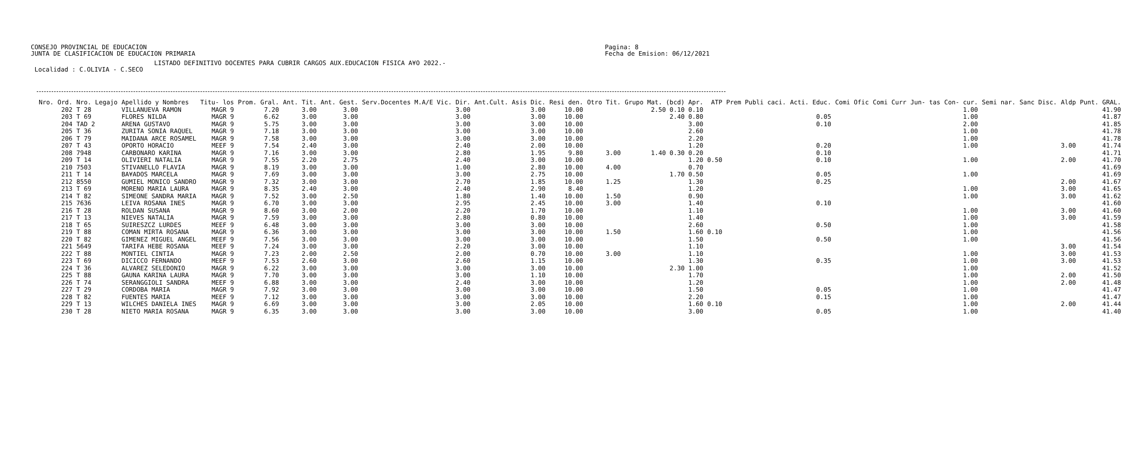CONSEJO PROVINCIAL DE EDUCACION
JUNTA DE CLASIFICACION DE EDUCACION PRIMARIA
Pagina: 8
Fecha de Emision: 06/12/2021
LISTADO DEFINITIVO DOCENTES PARA CUBRIR CARGOS AUX.EDUCACION FISICA A¥O 2022.- Localidad : C.OLIVIA - C.SECO
| Nro. Ord. | Nro. Legajo | Apellido y Nombres | Titu- los | Prom. Gral. | Ant. Tit. | Ant. Gest. | Serv.Docentes M.A/E Vic. Dir. | Ant.Cult. Asis Dic. | Resi den. | Otro Tit. | Grupo Mat. (bcd) Apr. | ATP | Prem Publi caci. | Acti. Educ. | Comi Ofic | Comi Curr | Jun- tas | Con- cur. | Semi nar. | Sanc Disc. | Aldp | Punt. GRAL. |
| --- | --- | --- | --- | --- | --- | --- | --- | --- | --- | --- | --- | --- | --- | --- | --- | --- | --- | --- | --- | --- | --- | --- |
| 202 | T 28 | VILLANUEVA RAMON | MAGR 9 | 7.20 | 3.00 | 3.00 | 3.00 | 3.00 | 10.00 | | 2.50 0.10 0.10 | | | | | | | 1.00 | | | | 41.90 |
| 203 | T 69 | FLORES NILDA | MAGR 9 | 6.62 | 3.00 | 3.00 | 3.00 | 3.00 | 10.00 | | 2.40 0.80 | | | 0.05 | | | | 1.00 | | | | 41.87 |
| 204 | TAD 2 | ARENA GUSTAVO | MAGR 9 | 5.75 | 3.00 | 3.00 | 3.00 | 3.00 | 10.00 | | 3.00 | | | 0.10 | | | | 2.00 | | | | 41.85 |
| 205 | T 36 | ZURITA SONIA RAQUEL | MAGR 9 | 7.18 | 3.00 | 3.00 | 3.00 | 3.00 | 10.00 | | 2.60 | | | | | | | 1.00 | | | | 41.78 |
| 206 | T 79 | MAIDANA ARCE ROSAMEL | MAGR 9 | 7.58 | 3.00 | 3.00 | 3.00 | 3.00 | 10.00 | | 2.20 | | | | | | | 1.00 | | | | 41.78 |
| 207 | T 43 | OPORTO HORACIO | MEEF 9 | 7.54 | 2.40 | 3.00 | 2.40 | 2.00 | 10.00 | | 1.20 | | | 0.20 | | | | 1.00 | | | 3.00 | 41.74 |
| 208 | 7948 | CARBONARO KARINA | MAGR 9 | 7.16 | 3.00 | 3.00 | 2.80 | 1.95 | 9.80 | 3.00 | 1.40 0.30 0.20 | | | 0.10 | | | | | | | | 41.71 |
| 209 | T 14 | OLIVIERI NATALIA | MAGR 9 | 7.55 | 2.20 | 2.75 | 2.40 | 3.00 | 10.00 | | 1.20 | 0.50 | | 0.10 | | | | 1.00 | | | 2.00 | 41.70 |
| 210 | 7503 | STIVANELLO FLAVIA | MAGR 9 | 8.19 | 3.00 | 3.00 | 1.00 | 2.80 | 10.00 | 4.00 | 0.70 | | | | | | | | | | | 41.69 |
| 211 | T 14 | BA¥ADOS MARCELA | MAGR 9 | 7.69 | 3.00 | 3.00 | 3.00 | 2.75 | 10.00 | | 1.70 0.50 | | | 0.05 | | | | 1.00 | | | | 41.69 |
| 212 | 8550 | GUMIEL MONICO SANDRO | MAGR 9 | 7.32 | 3.00 | 3.00 | 2.70 | 1.85 | 10.00 | 1.25 | 1.30 | | | 0.25 | | | | | | | 2.00 | 41.67 |
| 213 | T 69 | MORENO MARIA LAURA | MAGR 9 | 8.35 | 2.40 | 3.00 | 2.40 | 2.90 | 8.40 | | 1.20 | | | | | | | 1.00 | | | 3.00 | 41.65 |
| 214 | T 82 | SIMEONE SANDRA MARIA | MAGR 9 | 7.52 | 3.00 | 2.50 | 1.80 | 1.40 | 10.00 | 1.50 | 0.90 | | | | | | | 1.00 | | | 3.00 | 41.62 |
| 215 | 7636 | LEIVA ROSANA INES | MAGR 9 | 6.70 | 3.00 | 3.00 | 2.95 | 2.45 | 10.00 | 3.00 | 1.40 | | | 0.10 | | | | | | | | 41.60 |
| 216 | T 28 | ROLDAN SUSANA | MAGR 9 | 8.60 | 3.00 | 2.00 | 2.20 | 1.70 | 10.00 | | 1.10 | | | | | | | 1.00 | | | 3.00 | 41.60 |
| 217 | T 13 | NIEVES NATALIA | MAGR 9 | 7.59 | 3.00 | 3.00 | 2.80 | 0.80 | 10.00 | | 1.40 | | | | | | | 1.00 | | | 3.00 | 41.59 |
| 218 | T 65 | SUIRESZCZ LURDES | MEEF 9 | 6.48 | 3.00 | 3.00 | 3.00 | 3.00 | 10.00 | | 2.60 | | | 0.50 | | | | 1.00 | | | | 41.58 |
| 219 | T 88 | COMAN MIRTA ROSANA | MAGR 9 | 6.36 | 3.00 | 3.00 | 3.00 | 3.00 | 10.00 | 1.50 | 1.60 | 0.10 | | | | | | 1.00 | | | | 41.56 |
| 220 | T 82 | GIMENEZ MIGUEL ANGEL | MEEF 9 | 7.56 | 3.00 | 3.00 | 3.00 | 3.00 | 10.00 | | 1.50 | | | 0.50 | | | | 1.00 | | | | 41.56 |
| 221 | 5649 | TARIFA HEBE ROSANA | MEEF 9 | 7.24 | 3.00 | 3.00 | 2.20 | 3.00 | 10.00 | | 1.10 | | | | | | | | | | 3.00 | 41.54 |
| 222 | T 88 | MONTIEL CINTIA | MAGR 9 | 7.23 | 2.00 | 2.50 | 2.00 | 0.70 | 10.00 | 3.00 | 1.10 | | | | | | | 1.00 | | | 3.00 | 41.53 |
| 223 | T 69 | DICICCO FERNANDO | MEEF 9 | 7.53 | 2.60 | 3.00 | 2.60 | 1.15 | 10.00 | | 1.30 | | | 0.35 | | | | 1.00 | | | 3.00 | 41.53 |
| 224 | T 36 | ALVAREZ SELEDONIO | MAGR 9 | 6.22 | 3.00 | 3.00 | 3.00 | 3.00 | 10.00 | | 2.30 1.00 | | | | | | | 1.00 | | | | 41.52 |
| 225 | T 88 | GAUNA KARINA LAURA | MAGR 9 | 7.70 | 3.00 | 3.00 | 3.00 | 1.10 | 10.00 | | 1.70 | | | | | | | 1.00 | | | 2.00 | 41.50 |
| 226 | T 74 | SERANGGIOLI SANDRA | MEEF 9 | 6.88 | 3.00 | 3.00 | 2.40 | 3.00 | 10.00 | | 1.20 | | | | | | | 1.00 | | | 2.00 | 41.48 |
| 227 | T 29 | CORDOBA MARIA | MAGR 9 | 7.92 | 3.00 | 3.00 | 3.00 | 3.00 | 10.00 | | 1.50 | | | 0.05 | | | | 1.00 | | | | 41.47 |
| 228 | T 82 | FUENTES MARIA | MEEF 9 | 7.12 | 3.00 | 3.00 | 3.00 | 3.00 | 10.00 | | 2.20 | | | 0.15 | | | | 1.00 | | | | 41.47 |
| 229 | T 13 | WILCHES DANIELA INES | MAGR 9 | 6.69 | 3.00 | 3.00 | 3.00 | 2.05 | 10.00 | | 1.60 | 0.10 | | | | | | 1.00 | | | 2.00 | 41.44 |
| 230 | T 28 | NIETO MARIA ROSANA | MAGR 9 | 6.35 | 3.00 | 3.00 | 3.00 | 3.00 | 10.00 | | 3.00 | | | 0.05 | | | | 1.00 | | | | 41.40 |